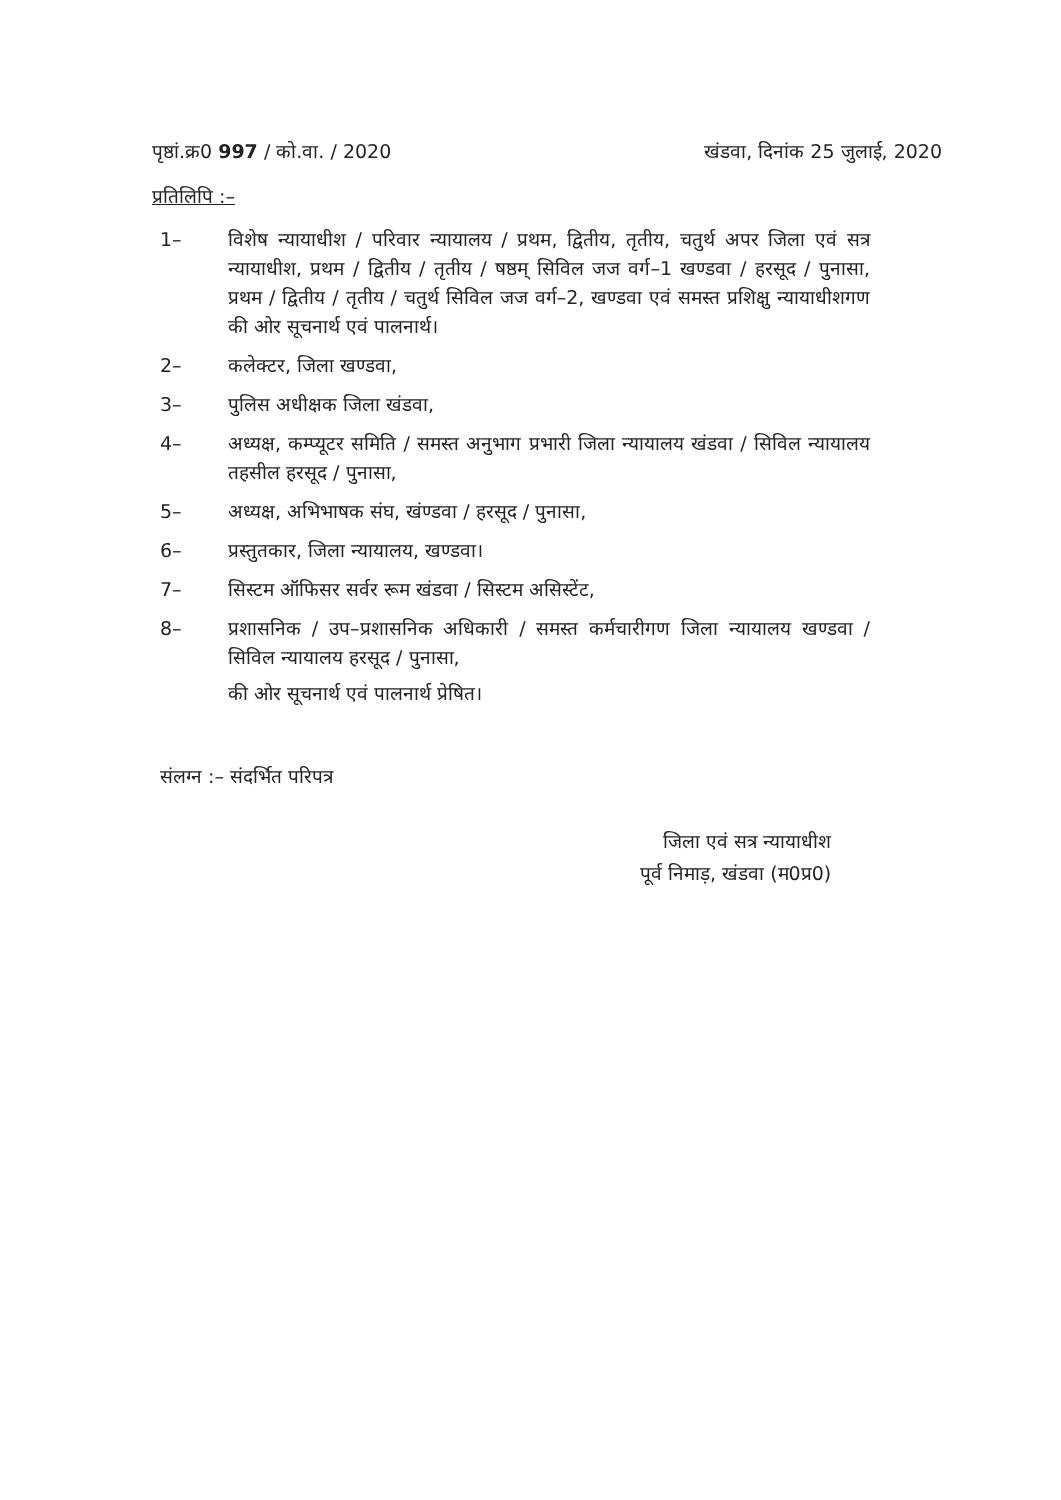पृष्ठां.क्र0 997 / को.वा. / 2020 खंडवा, दिनांक 25 जुलाई, 2020
प्रतिलिपि :–
1– विशेष न्यायाधीश / परिवार न्यायालय / प्रथम, द्वितीय, तृतीय, चतुर्थ अपर जिला एवं सत्र न्यायाधीश, प्रथम / द्वितीय / तृतीय / षष्ठम् सिविल जज वर्ग–1 खण्डवा / हरसूद / पुनासा, प्रथम / द्वितीय / तृतीय / चतुर्थ सिविल जज वर्ग–2, खण्डवा एवं समस्त प्रशिक्षु न्यायाधीशगण की ओर सूचनार्थ एवं पालनार्थ।
2– कलेक्टर, जिला खण्डवा,
3– पुलिस अधीक्षक जिला खंडवा,
4– अध्यक्ष, कम्प्यूटर समिति / समस्त अनुभाग प्रभारी जिला न्यायालय खंडवा / सिविल न्यायालय तहसील हरसूद / पुनासा,
5– अध्यक्ष, अभिभाषक संघ, खंण्डवा / हरसूद / पुनासा,
6– प्रस्तुतकार, जिला न्यायालय, खण्डवा।
7– सिस्टम ऑफिसर सर्वर रूम खंडवा / सिस्टम असिस्टेंट,
8– प्रशासनिक / उप–प्रशासनिक अधिकारी / समस्त कर्मचारीगण जिला न्यायालय खण्डवा / सिविल न्यायालय हरसूद / पुनासा,
की ओर सूचनार्थ एवं पालनार्थ प्रेषित।
संलग्न :– संदर्भित परिपत्र
जिला एवं सत्र न्यायाधीश
पूर्व निमाड़, खंडवा (म0प्र0)